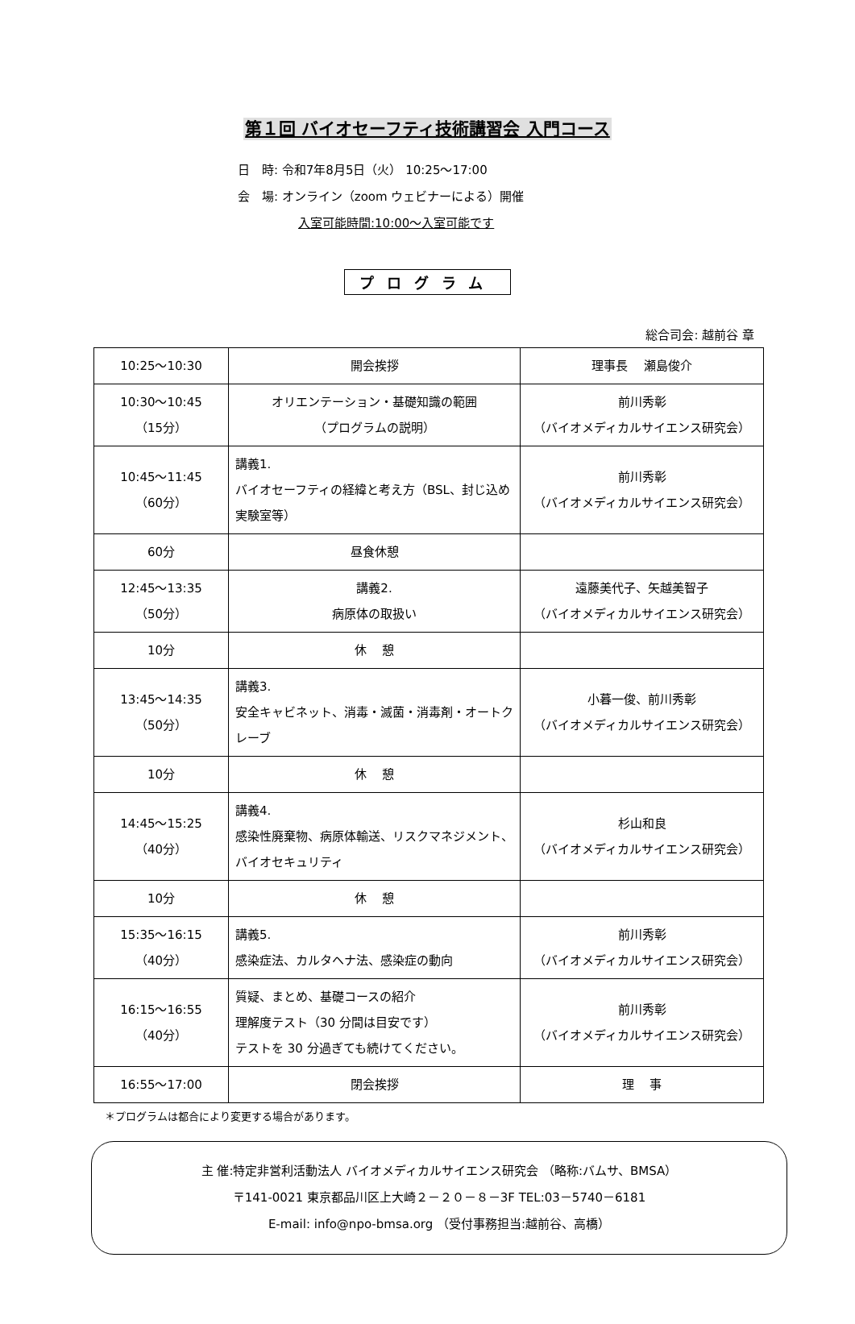第１回 バイオセーフティ技術講習会 入門コース
日　時: 令和7年8月5日（火） 10:25～17:00
会　場: オンライン（zoom ウェビナーによる）開催
入室可能時間:10:00～入室可能です
プログラム
総合司会: 越前谷 章
| 10:25～10:30 | 開会挨拶 | 理事長 瀬島俊介 |
| 10:30～10:45 （15分） | オリエンテーション・基礎知識の範囲 （プログラムの説明） | 前川秀彰 （バイオメディカルサイエンス研究会） |
| 10:45～11:45 （60分） | 講義1. バイオセーフティの経緯と考え方（BSL、封じ込め実験室等） | 前川秀彰 （バイオメディカルサイエンス研究会） |
| 60分 | 昼食休憩 | |
| 12:45～13:35 （50分） | 講義2. 病原体の取扱い | 遠藤美代子、矢越美智子 （バイオメディカルサイエンス研究会） |
| 10分 | 休 憩 | |
| 13:45～14:35 （50分） | 講義3. 安全キャビネット、消毒・滅菌・消毒剤・オートクレーブ | 小暮一俊、前川秀彰 （バイオメディカルサイエンス研究会） |
| 10分 | 休 憩 | |
| 14:45～15:25 （40分） | 講義4. 感染性廃棄物、病原体輸送、リスクマネジメント、バイオセキュリティ | 杉山和良 （バイオメディカルサイエンス研究会） |
| 10分 | 休 憩 | |
| 15:35～16:15 （40分） | 講義5. 感染症法、カルタヘナ法、感染症の動向 | 前川秀彰 （バイオメディカルサイエンス研究会） |
| 16:15～16:55 （40分） | 質疑、まとめ、基礎コースの紹介 理解度テスト（30 分間は目安です） テストを 30 分過ぎても続けてください。 | 前川秀彰 （バイオメディカルサイエンス研究会） |
| 16:55～17:00 | 閉会挨拶 | 理 事 |
＊プログラムは都合により変更する場合があります。
主 催:特定非営利活動法人 バイオメディカルサイエンス研究会 （略称:バムサ、BMSA）
〒141-0021 東京都品川区上大崎２－２０－８－3F TEL:03－5740－6181
E-mail: info@npo-bmsa.org （受付事務担当:越前谷、高橋）